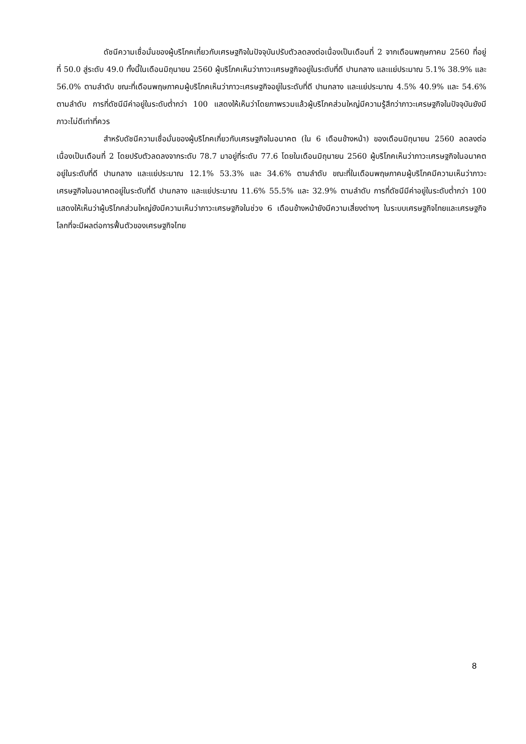ดัชนีความเชื่อมั่นของผู้บริโภคเกี่ยวกับเศรษฐกิจในปัจจุบันปรับตัวลดลงต่อเนื่องเป็นเดือนที่ 2 จากเดือนพฤษภาคม 2560 ที่อยู่ที่ 50.0 สู่ระดับ 49.0 ทั้งนี้ในเดือนมิถุนายน 2560 ผู้บริโภคเห็นว่าภาวะเศรษฐกิจอยู่ในระดับที่ดี ปานกลาง และแย่ประมาณ 5.1% 38.9% และ 56.0% ตามลำดับ ขณะที่เดือนพฤษภาคมผู้บริโภคเห็นว่าภาวะเศรษฐกิจอยู่ในระดับที่ดี ปานกลาง และแย่ประมาณ 4.5% 40.9% และ 54.6% ตามลำดับ การที่ดัชนีมีค่าอยู่ในระดับต่ำกว่า 100 แสดงให้เห็นว่าโดยภาพรวมแล้วผู้บริโภคส่วนใหญ่มีความรู้สึกว่าภาวะเศรษฐกิจในปัจจุบันยังมีภาวะไม่ดีเท่าที่ควร
สำหรับดัชนีความเชื่อมั่นของผู้บริโภคเกี่ยวกับเศรษฐกิจในอนาคต (ใน 6 เดือนข้างหน้า) ของเดือนมิถุนายน 2560 ลดลงต่อเนื่องเป็นเดือนที่ 2 โดยปรับตัวลดลงจากระดับ 78.7 มาอยู่ที่ระดับ 77.6 โดยในเดือนมิถุนายน 2560 ผู้บริโภคเห็นว่าภาวะเศรษฐกิจในอนาคตอยู่ในระดับที่ดี ปานกลาง และแย่ประมาณ 12.1% 53.3% และ 34.6% ตามลำดับ ขณะที่ในเดือนพฤษภาคมผู้บริโภคมีความเห็นว่าภาวะเศรษฐกิจในอนาคตอยู่ในระดับที่ดี ปานกลาง และแย่ประมาณ 11.6% 55.5% และ 32.9% ตามลำดับ การที่ดัชนีมีค่าอยู่ในระดับต่ำกว่า 100 แสดงให้เห็นว่าผู้บริโภคส่วนใหญ่ยังมีความเห็นว่าภาวะเศรษฐกิจในช่วง 6 เดือนข้างหน้ายังมีความเสี่ยงต่างๆ ในระบบเศรษฐกิจไทยและเศรษฐกิจโลกที่จะมีผลต่อการฟื้นตัวของเศรษฐกิจไทย
8